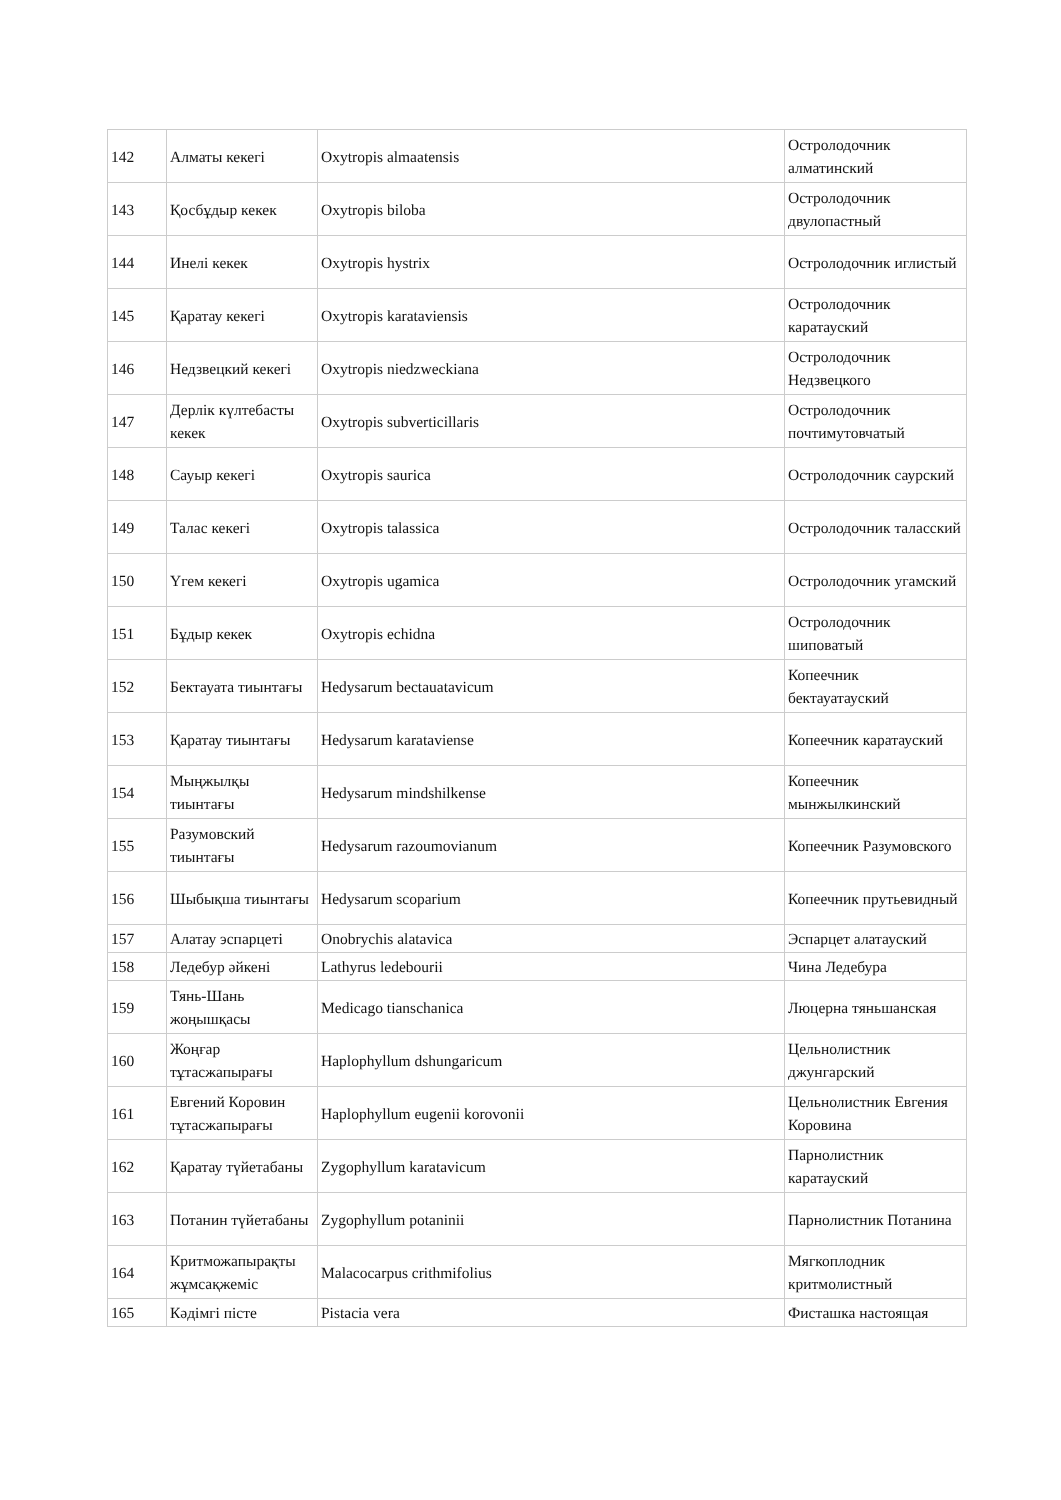| 142 | Алматы кекегі | Oxytropis almaatensis | Остролодочник алматинский |
| 143 | Қосбұдыр кекек | Oxytropis biloba | Остролодочник двулопастный |
| 144 | Инелі кекек | Oxytropis hystrix | Остролодочник иглистый |
| 145 | Қаратау кекегі | Oxytropis karataviensis | Остролодочник каратауский |
| 146 | Недзвецкий кекегі | Oxytropis niedzweckiana | Остролодочник Недзвецкого |
| 147 | Дерлік күлтебасты кекек | Oxytropis subverticillaris | Остролодочник почтимутовчатый |
| 148 | Сауыр кекегі | Oxytropis saurica | Остролодочник саурский |
| 149 | Талас кекегі | Oxytropis talassica | Остролодочник таласский |
| 150 | Үгем кекегі | Oxytropis ugamica | Остролодочник угамский |
| 151 | Бұдыр кекек | Oxytropis echidna | Остролодочник шиповатый |
| 152 | Бектауата тиынтағы | Hedysarum bectauatavicum | Копеечник бектауатауский |
| 153 | Қаратау тиынтағы | Hedysarum karataviense | Копеечник каратауский |
| 154 | Мыңжылқы тиынтағы | Hedysarum mindshilkense | Копеечник мынжылкинский |
| 155 | Разумовский тиынтағы | Hedysarum razoumovianum | Копеечник Разумовского |
| 156 | Шыбықша тиынтағы | Hedysarum scoparium | Копеечник прутьевидный |
| 157 | Алатау эспарцеті | Onobrychis alatavica | Эспарцет алатауский |
| 158 | Ледебур әйкені | Lathyrus ledebourii | Чина Ледебура |
| 159 | Тянь-Шань жоңышқасы | Medicago tianschanica | Люцерна тяньшанская |
| 160 | Жоңғар тұтасжапырағы | Haplophyllum dshungaricum | Цельнолистник джунгарский |
| 161 | Евгений Коровин тұтасжапырағы | Haplophyllum eugenii korovonii | Цельнолистник Евгения Коровина |
| 162 | Қаратау түйетабаны | Zygophyllum karatavicum | Парнолистник каратауский |
| 163 | Потанин түйетабаны | Zygophyllum potaninii | Парнолистник Потанина |
| 164 | Критможапырақты жұмсақжеміс | Malacocarpus crithmifolius | Мягкоплодник критмолистный |
| 165 | Кәдімгі пісте | Pistacia vera | Фисташка настоящая |